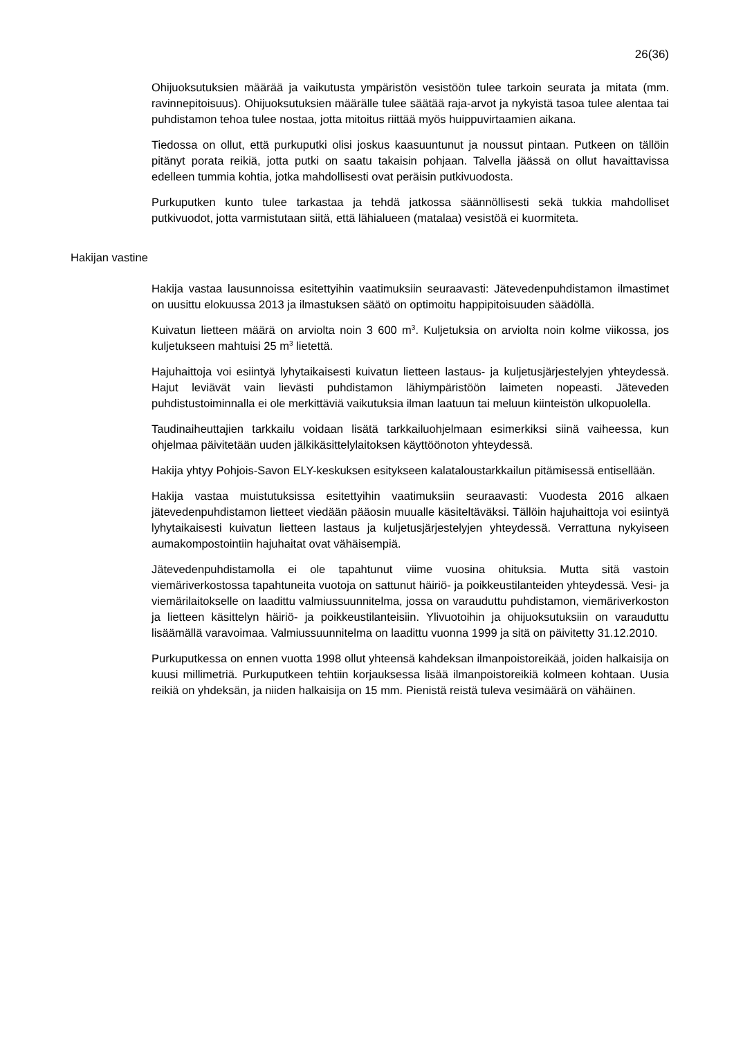26(36)
Ohijuoksutuksien määrää ja vaikutusta ympäristön vesistöön tulee tarkoin seurata ja mitata (mm. ravinnepitoisuus). Ohijuoksutuksien määrälle tulee säätää raja-arvot ja nykyistä tasoa tulee alentaa tai puhdistamon tehoa tulee nostaa, jotta mitoitus riittää myös huippuvirtaamien aikana.
Tiedossa on ollut, että purkuputki olisi joskus kaasuuntunut ja noussut pintaan. Putkeen on tällöin pitänyt porata reikiä, jotta putki on saatu takaisin pohjaan. Talvella jäässä on ollut havaittavissa edelleen tummia kohtia, jotka mahdollisesti ovat peräisin putkivuodosta.
Purkuputken kunto tulee tarkastaa ja tehdä jatkossa säännöllisesti sekä tukkia mahdolliset putkivuodot, jotta varmistutaan siitä, että lähialueen (matalaa) vesistöä ei kuormiteta.
Hakijan vastine
Hakija vastaa lausunnoissa esitettyihin vaatimuksiin seuraavasti: Jätevedenpuhdistamon ilmastimet on uusittu elokuussa 2013 ja ilmastuksen säätö on optimoitu happipitoisuuden säädöllä.
Kuivatun lietteen määrä on arviolta noin 3 600 m<sup>3</sup>. Kuljetuksia on arviolta noin kolme viikossa, jos kuljetukseen mahtuisi 25 m<sup>3</sup> lietettä.
Hajuhaittoja voi esiintyä lyhytaikaisesti kuivatun lietteen lastaus- ja kuljetusjärjestelyjen yhteydessä. Hajut leviävät vain lievästi puhdistamon lähiympäristöön laimeten nopeasti. Jäteveden puhdistustoiminnalla ei ole merkittäviä vaikutuksia ilman laatuun tai meluun kiinteistön ulkopuolella.
Taudinaiheuttajien tarkkailu voidaan lisätä tarkkailuohjelmaan esimerkiksi siinä vaiheessa, kun ohjelmaa päivitetään uuden jälkikäsittelylaitoksen käyttöönoton yhteydessä.
Hakija yhtyy Pohjois-Savon ELY-keskuksen esitykseen kalataloustarkkailun pitämisessä entisellään.
Hakija vastaa muistutuksissa esitettyihin vaatimuksiin seuraavasti: Vuodesta 2016 alkaen jätevedenpuhdistamon lietteet viedään pääosin muualle käsiteltäväksi. Tällöin hajuhaittoja voi esiintyä lyhytaikaisesti kuivatun lietteen lastaus ja kuljetusjärjestelyjen yhteydessä. Verrattuna nykyiseen aumakompostointiin hajuhaitat ovat vähäisempiä.
Jätevedenpuhdistamolla ei ole tapahtunut viime vuosina ohituksia. Mutta sitä vastoin viemäriverkostossa tapahtuneita vuotoja on sattunut häiriö- ja poikkeustilanteiden yhteydessä. Vesi- ja viemärilaitokselle on laadittu valmiussuunnitelma, jossa on varauduttu puhdistamon, viemäriverkoston ja lietteen käsittelyn häiriö- ja poikkeustilanteisiin. Ylivuotoihin ja ohijuoksutuksiin on varauduttu lisäämällä varavoimaa. Valmiussuunnitelma on laadittu vuonna 1999 ja sitä on päivitetty 31.12.2010.
Purkuputkessa on ennen vuotta 1998 ollut yhteensä kahdeksan ilmanpoistoreikää, joiden halkaisija on kuusi millimetriä. Purkuputkeen tehtiin korjauksessa lisää ilmanpoistoreikiä kolmeen kohtaan. Uusia reikiä on yhdeksän, ja niiden halkaisija on 15 mm. Pienistä reistä tuleva vesimäärä on vähäinen.